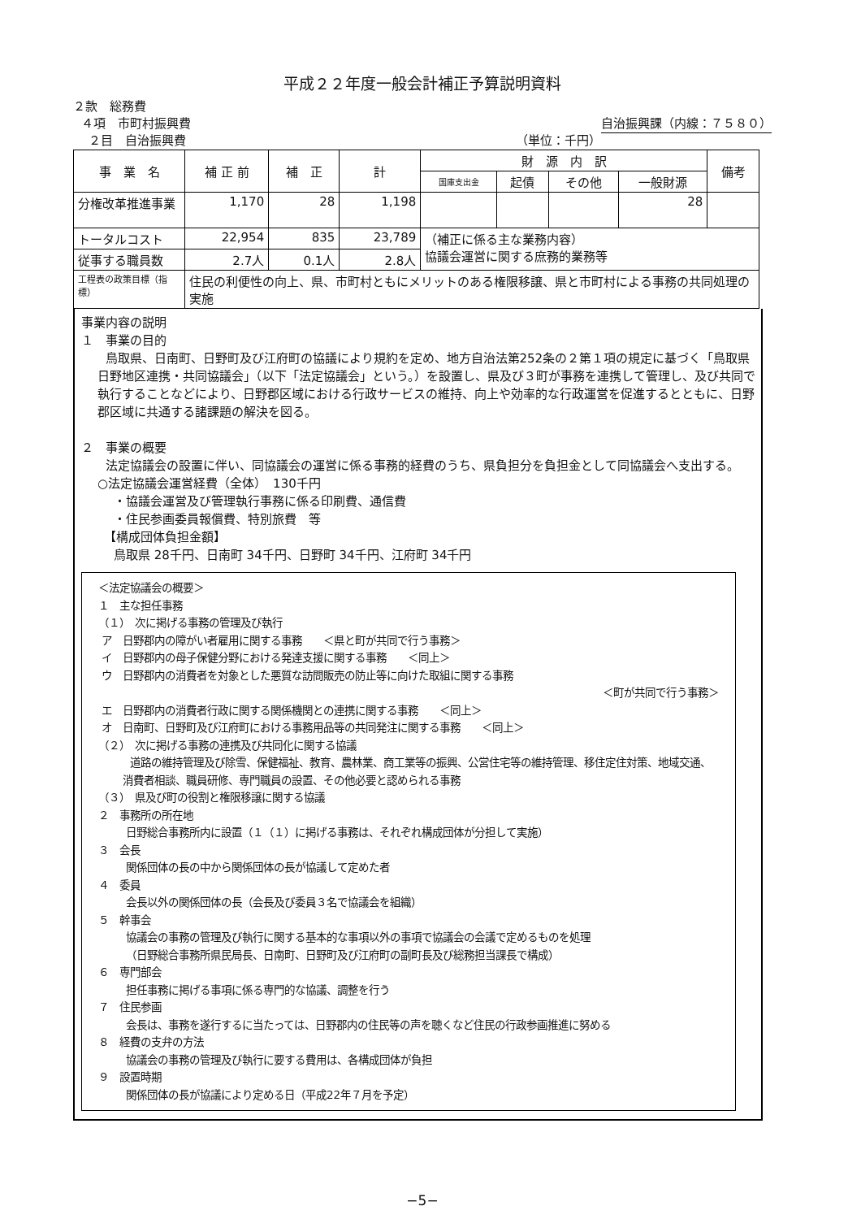平成２２年度一般会計補正予算説明資料
２款　総務費
４項　市町村振興費 自治振興課（内線：７５８０）
２目　自治振興費 （単位：千円）
| 事 業 名 | 補 正 前 | 補 正 | 計 | 財 源 内 訳 | | | | 備考 |
| --- | --- | --- | --- | --- | --- | --- | --- | --- |
| | | | | 国庫支出金 | 起債 | その他 | 一般財源 | |
| 分権改革推進事業 | 1,170 | 28 | 1,198 | | | | 28 | |
| トータルコスト | 22,954 | 835 | 23,789 | （補正に係る主な業務内容） 協議会運営に関する庶務的業務等 | | | | |
| 従事する職員数 | 2.7人 | 0.1人 | 2.8人 | | | | | |
| 工程表の政策目標（指標） | 住民の利便性の向上、県、市町村ともにメリットのある権限移譲、県と市町村による事務の共同処理の実施 | | | | | | | |
事業内容の説明
１　事業の目的
鳥取県、日南町、日野町及び江府町の協議により規約を定め、地方自治法第252条の２第１項の規定に基づく「鳥取県日野地区連携・共同協議会」（以下「法定協議会」という。）を設置し、県及び３町が事務を連携して管理し、及び共同で執行することなどにより、日野郡区域における行政サービスの維持、向上や効率的な行政運営を促進するとともに、日野郡区域に共通する諸課題の解決を図る。
２　事業の概要
法定協議会の設置に伴い、同協議会の運営に係る事務的経費のうち、県負担分を負担金として同協議会へ支出する。
○法定協議会運営経費（全体）　130千円
・協議会運営及び管理執行事務に係る印刷費、通信費
・住民参画委員報償費、特別旅費　等
【構成団体負担金額】
鳥取県 28千円、日南町 34千円、日野町 34千円、江府町 34千円
＜法定協議会の概要＞
１　主な担任事務
（１）　次に掲げる事務の管理及び執行
ア　日野郡内の障がい者雇用に関する事務　　＜県と町が共同で行う事務＞
イ　日野郡内の母子保健分野における発達支援に関する事務　　＜同上＞
ウ　日野郡内の消費者を対象とした悪質な訪問販売の防止等に向けた取組に関する事務
＜町が共同で行う事務＞
エ　日野郡内の消費者行政に関する関係機関との連携に関する事務　　＜同上＞
オ　日南町、日野町及び江府町における事務用品等の共同発注に関する事務　　＜同上＞
（２）　次に掲げる事務の連携及び共同化に関する協議
道路の維持管理及び除雪、保健福祉、教育、農林業、商工業等の振興、公営住宅等の維持管理、移住定住対策、地域交通、消費者相談、職員研修、専門職員の設置、その他必要と認められる事務
（３）　県及び町の役割と権限移譲に関する協議
２　事務所の所在地
日野総合事務所内に設置（１（１）に掲げる事務は、それぞれ構成団体が分担して実施）
３　会長
関係団体の長の中から関係団体の長が協議して定めた者
４　委員
会長以外の関係団体の長（会長及び委員３名で協議会を組織）
５　幹事会
協議会の事務の管理及び執行に関する基本的な事項以外の事項で協議会の会議で定めるものを処理
（日野総合事務所県民局長、日南町、日野町及び江府町の副町長及び総務担当課長で構成）
６　専門部会
担任事務に掲げる事項に係る専門的な協議、調整を行う
７　住民参画
会長は、事務を遂行するに当たっては、日野郡内の住民等の声を聴くなど住民の行政参画推進に努める
８　経費の支弁の方法
協議会の事務の管理及び執行に要する費用は、各構成団体が負担
９　設置時期
関係団体の長が協議により定める日（平成22年７月を予定）
−5−